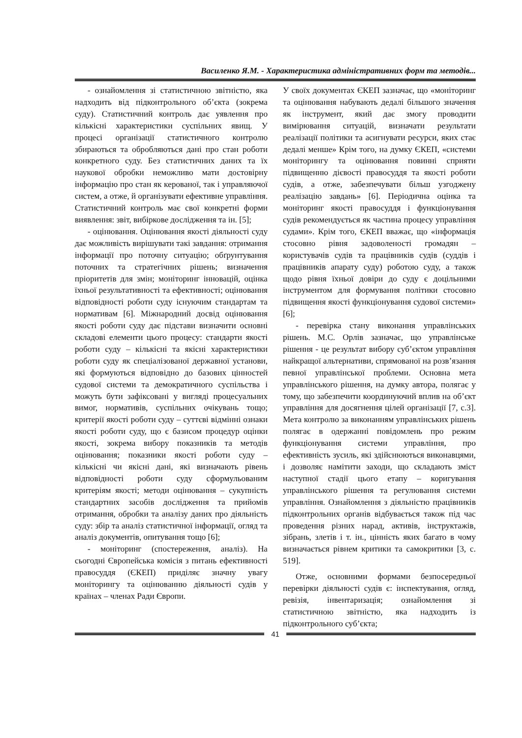Василенко Я.М. - Характеристика адміністративних форм та методів...
- ознайомлення зі статистичною звітністю, яка надходить від підконтрольного об’єкта (зокрема суду). Статистичний контроль дає уявлення про кількісні характеристики суспільних явищ. У процесі організації статистичного контролю збираються та обробляються дані про стан роботи конкретного суду. Без статистичних даних та їх наукової обробки неможливо мати достовірну інформацію про стан як керованої, так і управляючої систем, а отже, й організувати ефективне управління. Статистичний контроль має свої конкретні форми виявлення: звіт, вибіркове дослідження та ін. [5];
- оцінювання. Оцінювання якості діяльності суду дає можливість вирішувати такі завдання: отримання інформації про поточну ситуацію; обґрунтування поточних та стратегічних рішень; визначення пріоритетів для змін; моніторинг інновацій, оцінка їхньої результативності та ефективності; оцінювання відповідності роботи суду існуючим стандартам та нормативам [6]. Міжнародний досвід оцінювання якості роботи суду дає підстави визначити основні складові елементи цього процесу: стандарти якості роботи суду – кількісні та якісні характеристики роботи суду як спеціалізованої державної установи, які формуються відповідно до базових цінностей судової системи та демократичного суспільства і можуть бути зафіксовані у вигляді процесуальних вимог, нормативів, суспільних очікувань тощо; критерії якості роботи суду – суттєві відмінні ознаки якості роботи суду, що є базисом процедур оцінки якості, зокрема вибору показників та методів оцінювання; показники якості роботи суду – кількісні чи якісні дані, які визначають рівень відповідності роботи суду сформульованим критеріям якості; методи оцінювання – сукупність стандартних засобів дослідження та прийомів отримання, обробки та аналізу даних про діяльність суду: збір та аналіз статистичної інформації, огляд та аналіз документів, опитування тощо [6];
- моніторинг (спостереження, аналіз). На сьогодні Європейська комісія з питань ефективності правосуддя (ЄКЕП) приділяє значну увагу моніторингу та оцінюванню діяльності судів у країнах – членах Ради Європи.
У своїх документах ЄКЕП зазначає, що «моніторинг та оцінювання набувають дедалі більшого значення як інструмент, який дає змогу проводити вимірювання ситуацій, визначати результати реалізації політики та асигнувати ресурси, яких стає дедалі менше» Крім того, на думку ЄКЕП, «системи моніторингу та оцінювання повинні сприяти підвищенню дієвості правосуддя та якості роботи судів, а отже, забезпечувати більш узгоджену реалізацію завдань» [6]. Періодична оцінка та моніторинг якості правосуддя і функціонування судів рекомендується як частина процесу управління судами». Крім того, ЄКЕП вважає, що «інформація стосовно рівня задоволеності громадян – користувачів судів та працівників судів (суддів і працівників апарату суду) роботою суду, а також щодо рівня їхньої довіри до суду є доцільними інструментом для формування політики стосовно підвищення якості функціонування судової системи» [6];
- перевірка стану виконання управлінських рішень. М.С. Орлів зазначає, що управлінське рішення - це результат вибору суб’єктом управління найкращої альтернативи, спрямованої на розв’язання певної управлінської проблеми. Основна мета управлінського рішення, на думку автора, полягає у тому, що забезпечити координуючий вплив на об’єкт управління для досягнення цілей організації [7, с.3]. Мета контролю за виконанням управлінських рішень полягає в одержанні повідомлень про режим функціонування системи управління, про ефективність зусиль, які здійснюються виконавцями, і дозволяє намітити заходи, що складають зміст наступної стадії цього етапу – коригування управлінського рішення та регулювання системи управління. Ознайомлення з діяльністю працівників підконтрольних органів відбувається також під час проведення різних нарад, активів, інструктажів, зібрань, злетів і т. ін., цінність яких багато в чому визначається рівнем критики та самокритики [3, с. 519].
Отже, основними формами безпосередньої перевірки діяльності судів є: інспектування, огляд, ревізія, інвентаризація; ознайомлення зі статистичною звітністю, яка надходить із підконтрольного суб’єкта;
41